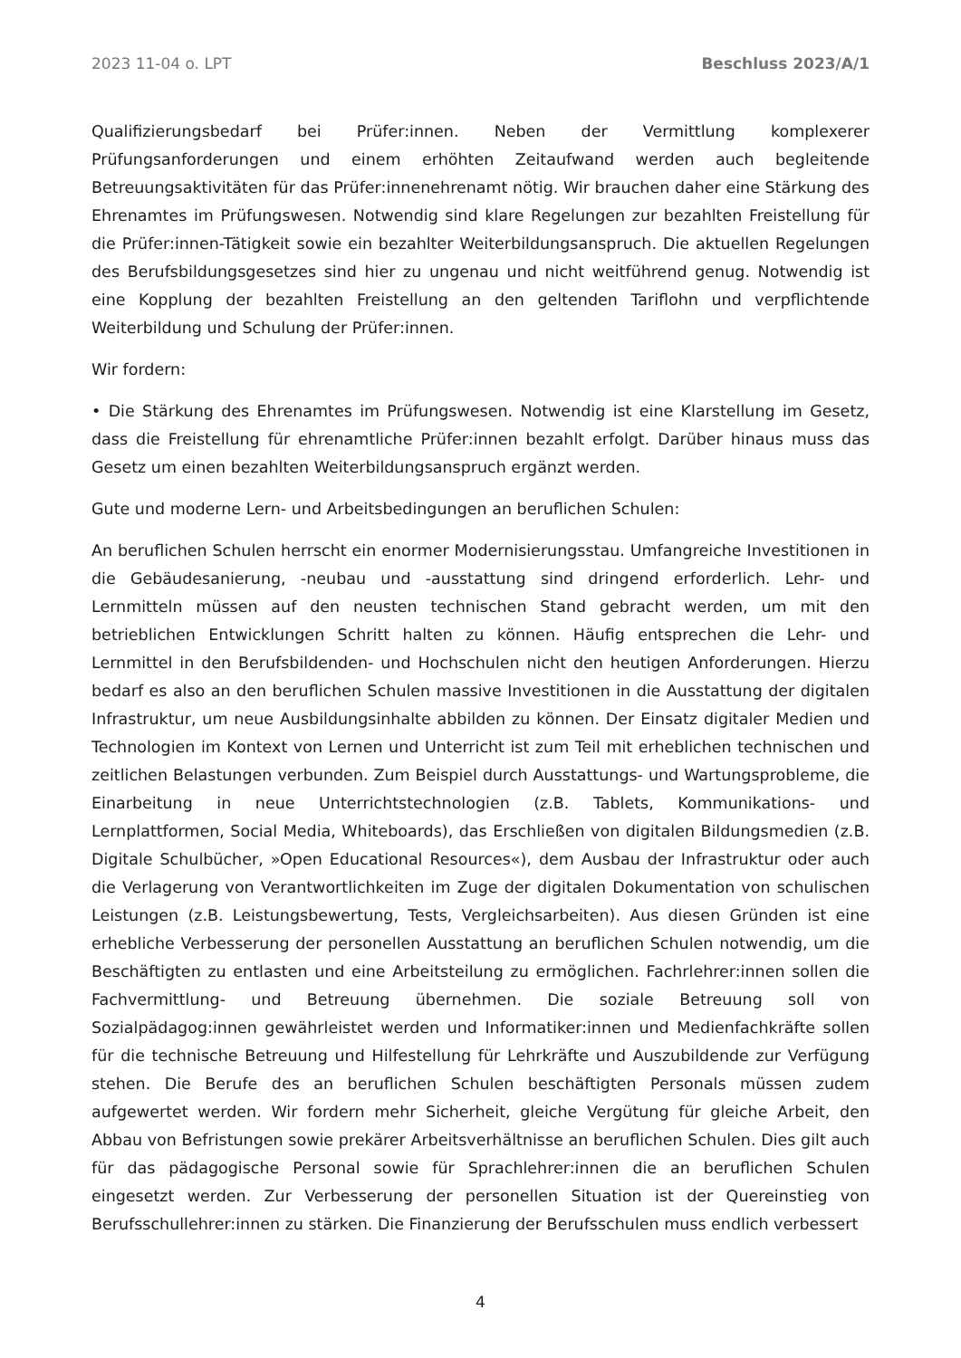2023 11-04 o. LPT Beschluss 2023/A/1
Qualifizierungsbedarf bei Prüfer:innen. Neben der Vermittlung komplexerer Prüfungsanforderungen und einem erhöhten Zeitaufwand werden auch begleitende Betreuungsaktivitäten für das Prüfer:innenehrenamt nötig. Wir brauchen daher eine Stärkung des Ehrenamtes im Prüfungswesen. Notwendig sind klare Regelungen zur bezahlten Freistellung für die Prüfer:innen-Tätigkeit sowie ein bezahlter Weiterbildungsanspruch. Die aktuellen Regelungen des Berufsbildungsgesetzes sind hier zu ungenau und nicht weitführend genug. Notwendig ist eine Kopplung der bezahlten Freistellung an den geltenden Tariflohn und verpflichtende Weiterbildung und Schulung der Prüfer:innen.
Wir fordern:
• Die Stärkung des Ehrenamtes im Prüfungswesen. Notwendig ist eine Klarstellung im Gesetz, dass die Freistellung für ehrenamtliche Prüfer:innen bezahlt erfolgt. Darüber hinaus muss das Gesetz um einen bezahlten Weiterbildungsanspruch ergänzt werden.
Gute und moderne Lern- und Arbeitsbedingungen an beruflichen Schulen:
An beruflichen Schulen herrscht ein enormer Modernisierungsstau. Umfangreiche Investitionen in die Gebäudesanierung, -neubau und -ausstattung sind dringend erforderlich. Lehr- und Lernmitteln müssen auf den neusten technischen Stand gebracht werden, um mit den betrieblichen Entwicklungen Schritt halten zu können. Häufig entsprechen die Lehr- und Lernmittel in den Berufsbildenden- und Hochschulen nicht den heutigen Anforderungen. Hierzu bedarf es also an den beruflichen Schulen massive Investitionen in die Ausstattung der digitalen Infrastruktur, um neue Ausbildungsinhalte abbilden zu können. Der Einsatz digitaler Medien und Technologien im Kontext von Lernen und Unterricht ist zum Teil mit erheblichen technischen und zeitlichen Belastungen verbunden. Zum Beispiel durch Ausstattungs- und Wartungsprobleme, die Einarbeitung in neue Unterrichtstechnologien (z.B. Tablets, Kommunikations- und Lernplattformen, Social Media, Whiteboards), das Erschließen von digitalen Bildungsmedien (z.B. Digitale Schulbücher, »Open Educational Resources«), dem Ausbau der Infrastruktur oder auch die Verlagerung von Verantwortlichkeiten im Zuge der digitalen Dokumentation von schulischen Leistungen (z.B. Leistungsbewertung, Tests, Vergleichsarbeiten). Aus diesen Gründen ist eine erhebliche Verbesserung der personellen Ausstattung an beruflichen Schulen notwendig, um die Beschäftigten zu entlasten und eine Arbeitsteilung zu ermöglichen. Fachrlehrer:innen sollen die Fachvermittlung- und Betreuung übernehmen. Die soziale Betreuung soll von Sozialpädagog:innen gewährleistet werden und Informatiker:innen und Medienfachkräfte sollen für die technische Betreuung und Hilfestellung für Lehrkräfte und Auszubildende zur Verfügung stehen. Die Berufe des an beruflichen Schulen beschäftigten Personals müssen zudem aufgewertet werden. Wir fordern mehr Sicherheit, gleiche Vergütung für gleiche Arbeit, den Abbau von Befristungen sowie prekärer Arbeitsverhältnisse an beruflichen Schulen. Dies gilt auch für das pädagogische Personal sowie für Sprachlehrer:innen die an beruflichen Schulen eingesetzt werden. Zur Verbesserung der personellen Situation ist der Quereinstieg von Berufsschullehrer:innen zu stärken. Die Finanzierung der Berufsschulen muss endlich verbessert
4